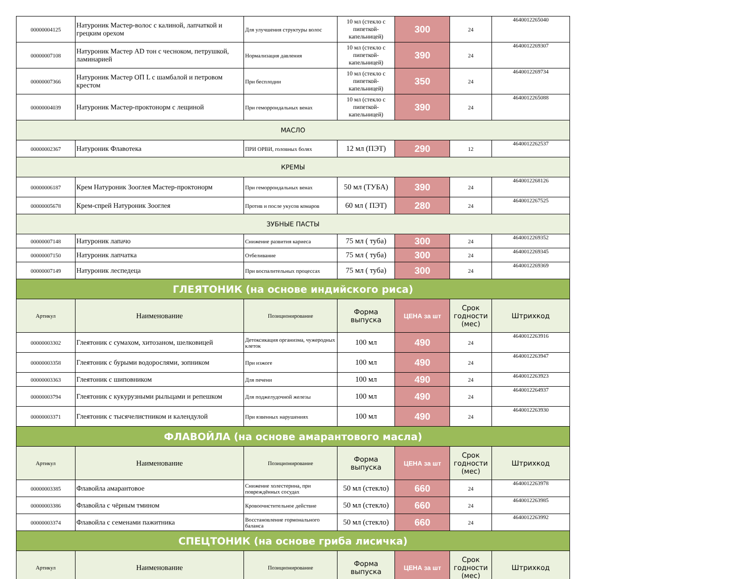| 00000004125 | Натуроник Мастер-волос с калиной, лапчаткой и грецким орехом | Для улучшения структуры волос | 10 мл (стекло с пипеткой-капельницей) | 300 | 24 | 4640012265040 |
| 00000007108 | Натуроник Мастер AD тон с чесноком, петрушкой, ламинарией | Нормализация давления | 10 мл (стекло с пипеткой-капельницей) | 390 | 24 | 4640012269307 |
| 00000007366 | Натуроник Мастер ОП L с шамбалой и петровом крестом | При бесплодии | 10 мл (стекло с пипеткой-капельницей) | 350 | 24 | 4640012269734 |
| 00000004039 | Натуроник Мастер-проктонорм с лещиной | При геморроидальных венах | 10 мл (стекло с пипеткой-капельницей) | 390 | 24 | 4640012265088 |
| МАСЛО | | | | | | |
| 00000002367 | Натуроник Флавотека | ПРИ ОРВИ, головных болях | 12 мл (ПЭТ) | 290 | 12 | 4640012262537 |
| КРЕМЫ | | | | | | |
| 00000006187 | Крем Натуроник Зооглея Мастер-проктонорм | При геморроидальных венах | 50 мл (ТУБА) | 390 | 24 | 4640012268126 |
| 00000005678 | Крем-спрей Натуроник Зооглея | Против и после укусов комаров | 60 мл ( ПЭТ) | 280 | 24 | 4640012267525 |
| ЗУБНЫЕ ПАСТЫ | | | | | | |
| 00000007148 | Натуроник лапачо | Снижение развития кариеса | 75 мл ( туба) | 300 | 24 | 4640012269352 |
| 00000007150 | Натуроник лапчатка | Отбеливание | 75 мл ( туба) | 300 | 24 | 4640012269345 |
| 00000007149 | Натуроник леспедеца | При воспалительных процессах | 75 мл ( туба) | 300 | 24 | 4640012269369 |
| ГЛЕЯТОНИК (на основе индийского риса) | | | | | | |
| Артикул | Наименование | Позиционирование | Форма выпуска | ЦЕНА за шт | Срок годности (мес) | Штрихкод |
| 00000003302 | Глеятоник с сумахом, хитозаном, шелковицей | Детоксикация организма, чужеродных клеток | 100 мл | 490 | 24 | 4640012263916 |
| 00000003358 | Глеятоник с бурыми водорослями, зопником | При изжоге | 100 мл | 490 | 24 | 4640012263947 |
| 00000003363 | Глеятоник с шиповником | Для печени | 100 мл | 490 | 24 | 4640012263923 |
| 00000003794 | Глеятоник с кукурузными рыльцами и репешком | Для поджелудочной железы | 100 мл | 490 | 24 | 4640012264937 |
| 00000003371 | Глеятоник с тысячелистником и календулой | При язвенных нарушениях | 100 мл | 490 | 24 | 4640012263930 |
| ФЛАВОЙЛА (на основе амарантового масла) | | | | | | |
| Артикул | Наименование | Позиционирование | Форма выпуска | ЦЕНА за шт | Срок годности (мес) | Штрихкод |
| 00000003385 | Флавойла амарантовое | Снижение холестерина, при повреждённых сосудах | 50 мл (стекло) | 660 | 24 | 4640012263978 |
| 00000003386 | Флавойла с чёрным тмином | Кровоочистительное действие | 50 мл (стекло) | 660 | 24 | 4640012263985 |
| 00000003374 | Флавойла с семенами пажитника | Восстановление гормонального баланса | 50 мл (стекло) | 660 | 24 | 4640012263992 |
| СПЕЦТОНИК (на основе гриба лисичка) | | | | | | |
| Артикул | Наименование | Позиционирование | Форма выпуска | ЦЕНА за шт | Срок годности (мес) | Штрихкод |